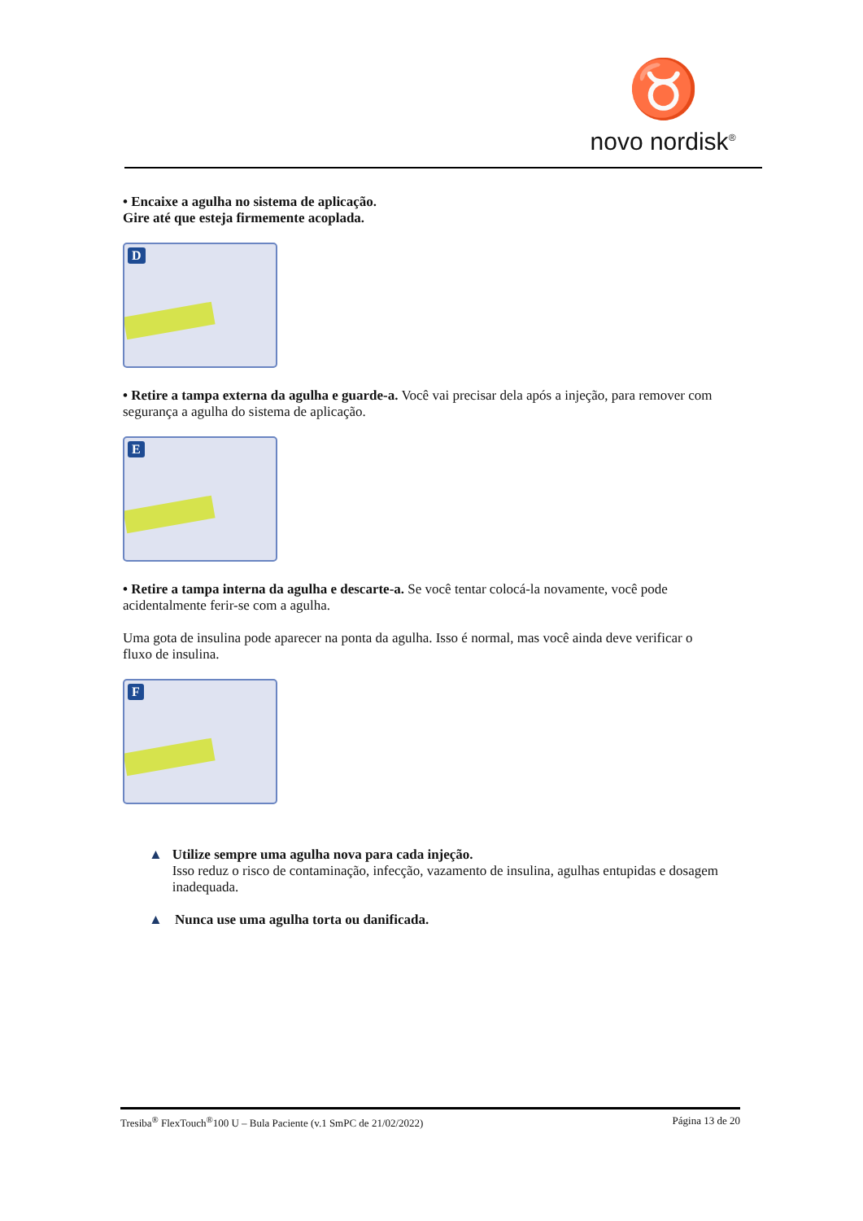♉
novo nordisk<sup>®</sup>
• Encaixe a agulha no sistema de aplicação.
Gire até que esteja firmemente acoplada.
D
• Retire a tampa externa da agulha e guarde-a. Você vai precisar dela após a injeção, para remover com segurança a agulha do sistema de aplicação.
E
• Retire a tampa interna da agulha e descarte-a. Se você tentar colocá-la novamente, você pode acidentalmente ferir-se com a agulha.
Uma gota de insulina pode aparecer na ponta da agulha. Isso é normal, mas você ainda deve verificar o fluxo de insulina.
F
▲ Utilize sempre uma agulha nova para cada injeção.
Isso reduz o risco de contaminação, infecção, vazamento de insulina, agulhas entupidas e dosagem inadequada.
▲ Nunca use uma agulha torta ou danificada.
Tresiba<sup>®</sup> FlexTouch<sup>®</sup>100 U – Bula Paciente (v.1 SmPC de 21/02/2022) Página 13 de 20